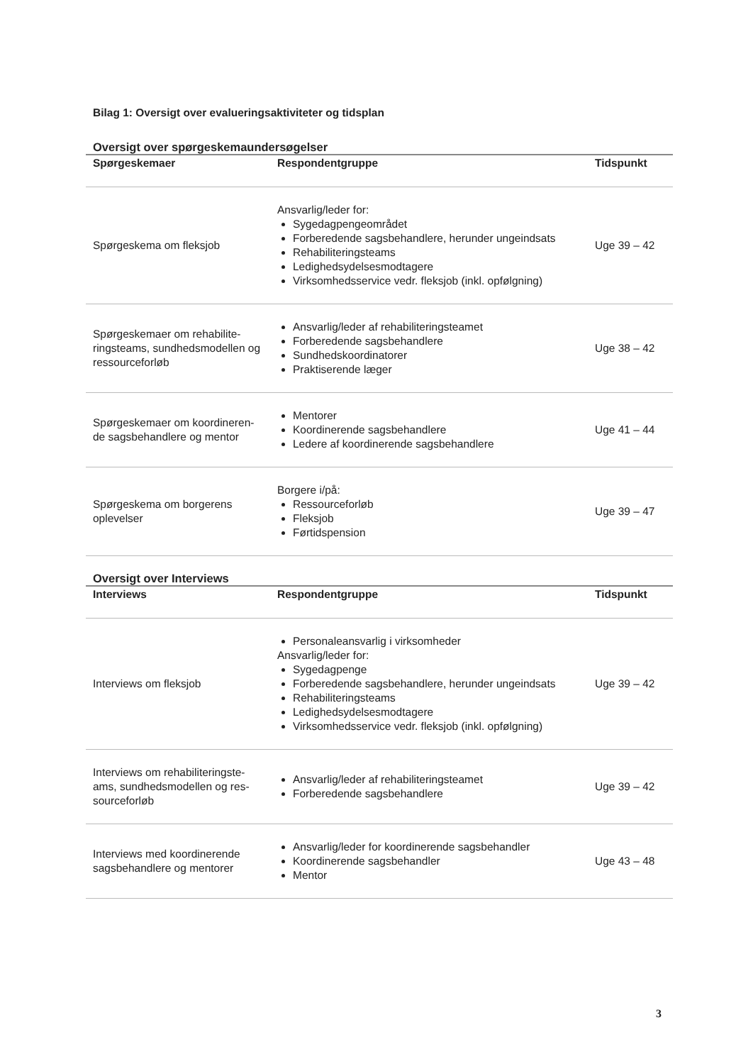Bilag 1: Oversigt over evalueringsaktiviteter og tidsplan
Oversigt over spørgeskemaundersøgelser
| Spørgeskemaer | Respondentgruppe | Tidspunkt |
| --- | --- | --- |
| Spørgeskema om fleksjob | Ansvarlig/leder for: Sygedagpengeområdet Forberedende sagsbehandlere, herunder ungeindsats Rehabiliteringsteams Ledighedsydelsesmodtagere Virksomhedsservice vedr. fleksjob (inkl. opfølgning) | Uge 39 – 42 |
| Spørgeskemaer om rehabilite-ringsteams, sundhedsmodellen og ressourceforløb | Ansvarlig/leder af rehabiliteringsteamet Forberedende sagsbehandlere Sundhedskoordinatorer Praktiserende læger | Uge 38 – 42 |
| Spørgeskemaer om koordineren-de sagsbehandlere og mentor | Mentorer Koordinerende sagsbehandlere Ledere af koordinerende sagsbehandlere | Uge 41 – 44 |
| Spørgeskema om borgerens oplevelser | Borgere i/på: Ressourceforløb Fleksjob Førtidspension | Uge 39 – 47 |
Oversigt over Interviews
| Interviews | Respondentgruppe | Tidspunkt |
| --- | --- | --- |
| Interviews om fleksjob | Personaleansvarlig i virksomheder Ansvarlig/leder for: Sygedagpenge Forberedende sagsbehandlere, herunder ungeindsats Rehabiliteringsteams Ledighedsydelsesmodtagere Virksomhedsservice vedr. fleksjob (inkl. opfølgning) | Uge 39 – 42 |
| Interviews om rehabiliteringste-ams, sundhedsmodellen og res-sourceforløb | Ansvarlig/leder af rehabiliteringsteamet Forberedende sagsbehandlere | Uge 39 – 42 |
| Interviews med koordinerende sagsbehandlere og mentorer | Ansvarlig/leder for koordinerende sagsbehandler Koordinerende sagsbehandler Mentor | Uge 43 – 48 |
3